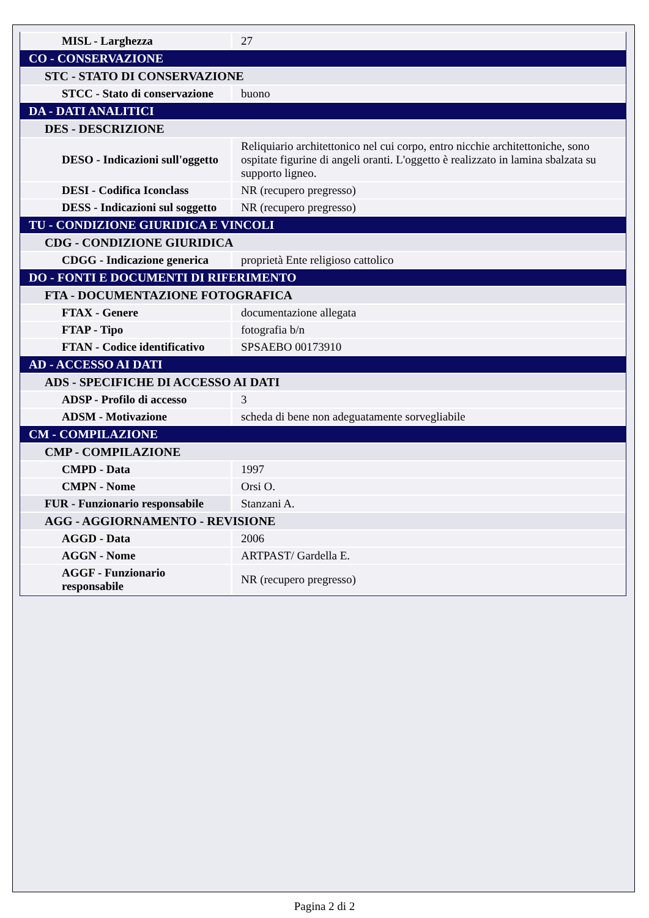| MISL - Larghezza | 27 |
| CO - CONSERVAZIONE | |
| STC - STATO DI CONSERVAZIONE | |
| STCC - Stato di conservazione | buono |
| DA - DATI ANALITICI | |
| DES - DESCRIZIONE | |
| DESO - Indicazioni sull'oggetto | Reliquiario architettonico nel cui corpo, entro nicchie architettoniche, sono ospitate figurine di angeli oranti. L'oggetto è realizzato in lamina sbalzata su supporto ligneo. |
| DESI - Codifica Iconclass | NR (recupero pregresso) |
| DESS - Indicazioni sul soggetto | NR (recupero pregresso) |
| TU - CONDIZIONE GIURIDICA E VINCOLI | |
| CDG - CONDIZIONE GIURIDICA | |
| CDGG - Indicazione generica | proprietà Ente religioso cattolico |
| DO - FONTI E DOCUMENTI DI RIFERIMENTO | |
| FTA - DOCUMENTAZIONE FOTOGRAFICA | |
| FTAX - Genere | documentazione allegata |
| FTAP - Tipo | fotografia b/n |
| FTAN - Codice identificativo | SPSAEBO 00173910 |
| AD - ACCESSO AI DATI | |
| ADS - SPECIFICHE DI ACCESSO AI DATI | |
| ADSP - Profilo di accesso | 3 |
| ADSM - Motivazione | scheda di bene non adeguatamente sorvegliabile |
| CM - COMPILAZIONE | |
| CMP - COMPILAZIONE | |
| CMPD - Data | 1997 |
| CMPN - Nome | Orsi O. |
| FUR - Funzionario responsabile | Stanzani A. |
| AGG - AGGIORNAMENTO - REVISIONE | |
| AGGD - Data | 2006 |
| AGGN - Nome | ARTPAST/ Gardella E. |
| AGGF - Funzionario responsabile | NR (recupero pregresso) |
Pagina 2 di 2